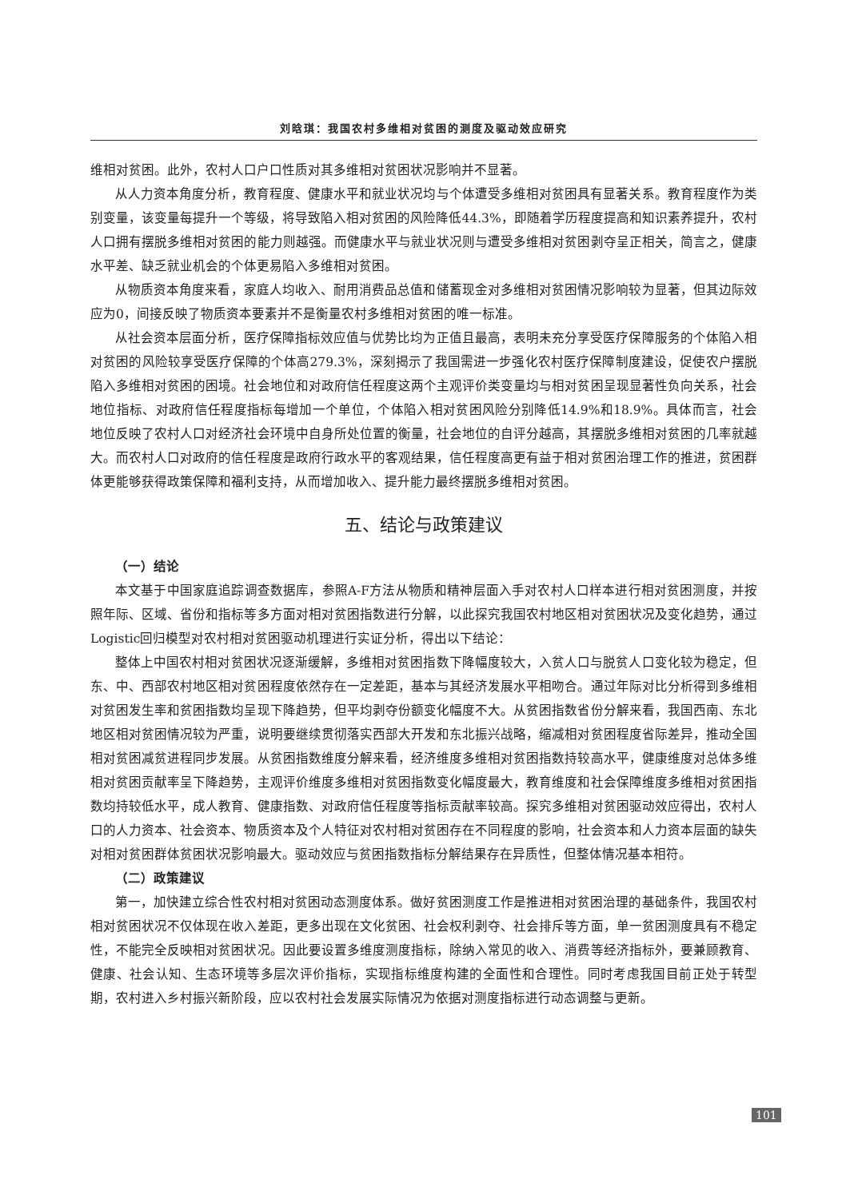刘晗琪：我国农村多维相对贫困的测度及驱动效应研究
维相对贫困。此外，农村人口户口性质对其多维相对贫困状况影响并不显著。
从人力资本角度分析，教育程度、健康水平和就业状况均与个体遭受多维相对贫困具有显著关系。教育程度作为类别变量，该变量每提升一个等级，将导致陷入相对贫困的风险降低44.3%，即随着学历程度提高和知识素养提升，农村人口拥有摆脱多维相对贫困的能力则越强。而健康水平与就业状况则与遭受多维相对贫困剥夺呈正相关，简言之，健康水平差、缺乏就业机会的个体更易陷入多维相对贫困。
从物质资本角度来看，家庭人均收入、耐用消费品总值和储蓄现金对多维相对贫困情况影响较为显著，但其边际效应为0，间接反映了物质资本要素并不是衡量农村多维相对贫困的唯一标准。
从社会资本层面分析，医疗保障指标效应值与优势比均为正值且最高，表明未充分享受医疗保障服务的个体陷入相对贫困的风险较享受医疗保障的个体高279.3%，深刻揭示了我国需进一步强化农村医疗保障制度建设，促使农户摆脱陷入多维相对贫困的困境。社会地位和对政府信任程度这两个主观评价类变量均与相对贫困呈现显著性负向关系，社会地位指标、对政府信任程度指标每增加一个单位，个体陷入相对贫困风险分别降低14.9%和18.9%。具体而言，社会地位反映了农村人口对经济社会环境中自身所处位置的衡量，社会地位的自评分越高，其摆脱多维相对贫困的几率就越大。而农村人口对政府的信任程度是政府行政水平的客观结果，信任程度高更有益于相对贫困治理工作的推进，贫困群体更能够获得政策保障和福利支持，从而增加收入、提升能力最终摆脱多维相对贫困。
五、结论与政策建议
（一）结论
本文基于中国家庭追踪调查数据库，参照A-F方法从物质和精神层面入手对农村人口样本进行相对贫困测度，并按照年际、区域、省份和指标等多方面对相对贫困指数进行分解，以此探究我国农村地区相对贫困状况及变化趋势，通过Logistic回归模型对农村相对贫困驱动机理进行实证分析，得出以下结论：
整体上中国农村相对贫困状况逐渐缓解，多维相对贫困指数下降幅度较大，入贫人口与脱贫人口变化较为稳定，但东、中、西部农村地区相对贫困程度依然存在一定差距，基本与其经济发展水平相吻合。通过年际对比分析得到多维相对贫困发生率和贫困指数均呈现下降趋势，但平均剥夺份额变化幅度不大。从贫困指数省份分解来看，我国西南、东北地区相对贫困情况较为严重，说明要继续贯彻落实西部大开发和东北振兴战略，缩减相对贫困程度省际差异，推动全国相对贫困减贫进程同步发展。从贫困指数维度分解来看，经济维度多维相对贫困指数持较高水平，健康维度对总体多维相对贫困贡献率呈下降趋势，主观评价维度多维相对贫困指数变化幅度最大，教育维度和社会保障维度多维相对贫困指数均持较低水平，成人教育、健康指数、对政府信任程度等指标贡献率较高。探究多维相对贫困驱动效应得出，农村人口的人力资本、社会资本、物质资本及个人特征对农村相对贫困存在不同程度的影响，社会资本和人力资本层面的缺失对相对贫困群体贫困状况影响最大。驱动效应与贫困指数指标分解结果存在异质性，但整体情况基本相符。
（二）政策建议
第一，加快建立综合性农村相对贫困动态测度体系。做好贫困测度工作是推进相对贫困治理的基础条件，我国农村相对贫困状况不仅体现在收入差距，更多出现在文化贫困、社会权利剥夺、社会排斥等方面，单一贫困测度具有不稳定性，不能完全反映相对贫困状况。因此要设置多维度测度指标，除纳入常见的收入、消费等经济指标外，要兼顾教育、健康、社会认知、生态环境等多层次评价指标，实现指标维度构建的全面性和合理性。同时考虑我国目前正处于转型期，农村进入乡村振兴新阶段，应以农村社会发展实际情况为依据对测度指标进行动态调整与更新。
101